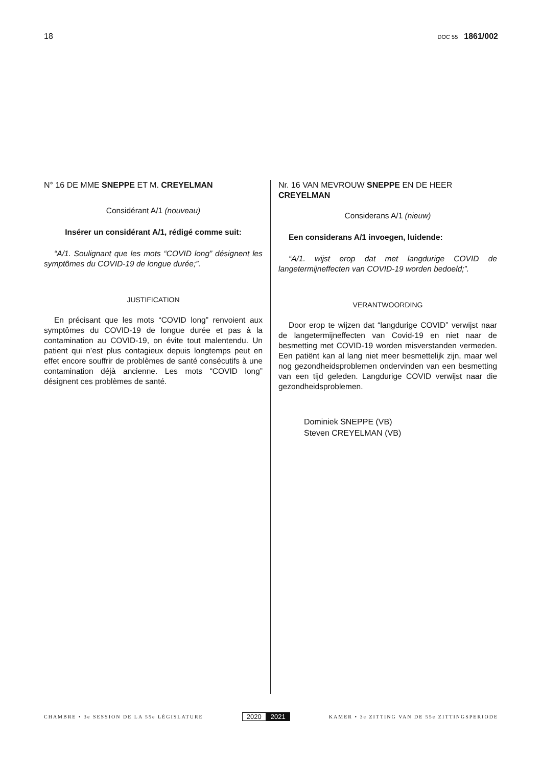18
DOC 55 1861/002
N° 16 DE MME SNEPPE ET M. CREYELMAN
Considérant A/1 (nouveau)
Insérer un considérant A/1, rédigé comme suit:
“A/1. Soulignant que les mots “COVID long” désignent les symptômes du COVID-19 de longue durée;”.
JUSTIFICATION
En précisant que les mots “COVID long” renvoient aux symptômes du COVID-19 de longue durée et pas à la contamination au COVID-19, on évite tout malentendu. Un patient qui n’est plus contagieux depuis longtemps peut en effet encore souffrir de problèmes de santé consécutifs à une contamination déjà ancienne. Les mots “COVID long” désignent ces problèmes de santé.
Nr. 16 VAN MEVROUW SNEPPE EN DE HEER CREYELMAN
Considerans A/1 (nieuw)
Een considerans A/1 invoegen, luidende:
“A/1. wijst erop dat met langdurige COVID de langetermijneffecten van COVID-19 worden bedoeld;”.
VERANTWOORDING
Door erop te wijzen dat “langdurige COVID” verwijst naar de langetermijneffecten van Covid-19 en niet naar de besmetting met COVID-19 worden misverstanden vermeden. Een patiënt kan al lang niet meer besmettelijk zijn, maar wel nog gezondheidsproblemen ondervinden van een besmetting van een tijd geleden. Langdurige COVID verwijst naar die gezondheidsproblemen.
Dominiek SNEPPE (VB)
Steven CREYELMAN (VB)
CHAMBRE • 3e SESSION DE LA 55e LÉGISLATURE
2020 2021
KAMER • 3e ZITTING VAN DE 55e ZITTINGSPERIODE